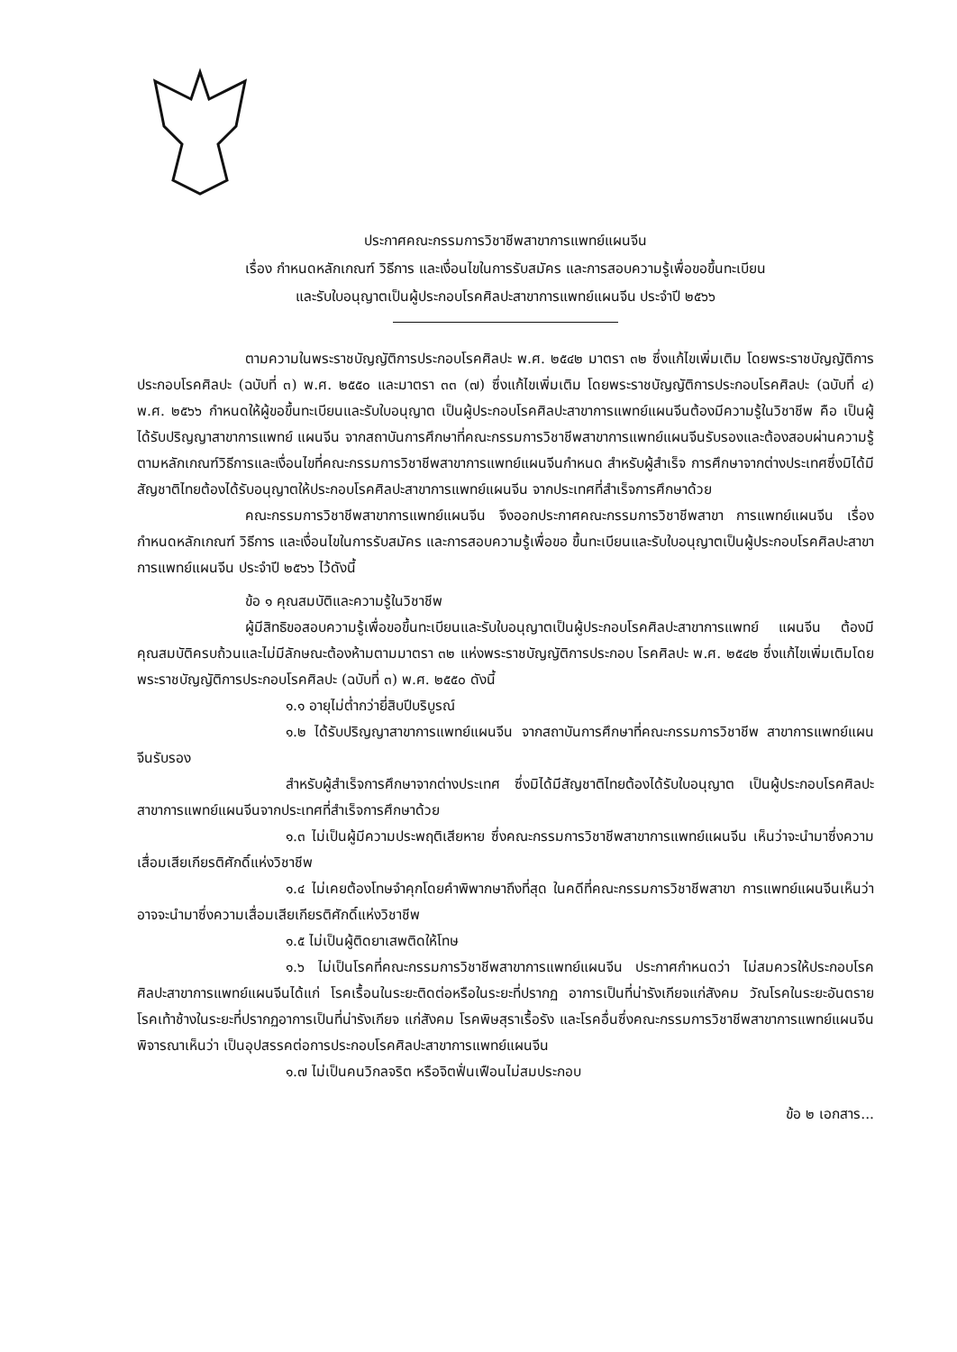ประกาศคณะกรรมการวิชาชีพสาขาการแพทย์แผนจีน
เรื่อง กำหนดหลักเกณฑ์ วิธีการ และเงื่อนไขในการรับสมัคร และการสอบความรู้เพื่อขอขึ้นทะเบียน
และรับใบอนุญาตเป็นผู้ประกอบโรคศิลปะสาขาการแพทย์แผนจีน ประจำปี ๒๕๖๖
ตามความในพระราชบัญญัติการประกอบโรคศิลปะ พ.ศ. ๒๕๔๒ มาตรา ๓๒ ซึ่งแก้ไขเพิ่มเติม โดยพระราชบัญญัติการประกอบโรคศิลปะ (ฉบับที่ ๓) พ.ศ. ๒๕๕๐ และมาตรา ๓๓ (๗) ซึ่งแก้ไขเพิ่มเติม โดยพระราชบัญญัติการประกอบโรคศิลปะ (ฉบับที่ ๔) พ.ศ. ๒๕๖๖ กำหนดให้ผู้ขอขึ้นทะเบียนและรับใบอนุญาต เป็นผู้ประกอบโรคศิลปะสาขาการแพทย์แผนจีนต้องมีความรู้ในวิชาชีพ คือ เป็นผู้ได้รับปริญญาสาขาการแพทย์ แผนจีน จากสถาบันการศึกษาที่คณะกรรมการวิชาชีพสาขาการแพทย์แผนจีนรับรองและต้องสอบผ่านความรู้ ตามหลักเกณฑ์วิธีการและเงื่อนไขที่คณะกรรมการวิชาชีพสาขาการแพทย์แผนจีนกำหนด สำหรับผู้สำเร็จ การศึกษาจากต่างประเทศซึ่งมิได้มีสัญชาติไทยต้องได้รับอนุญาตให้ประกอบโรคศิลปะสาขาการแพทย์แผนจีน จากประเทศที่สำเร็จการศึกษาด้วย
คณะกรรมการวิชาชีพสาขาการแพทย์แผนจีน จึงออกประกาศคณะกรรมการวิชาชีพสาขา การแพทย์แผนจีน เรื่อง กำหนดหลักเกณฑ์ วิธีการ และเงื่อนไขในการรับสมัคร และการสอบความรู้เพื่อขอ ขึ้นทะเบียนและรับใบอนุญาตเป็นผู้ประกอบโรคศิลปะสาขาการแพทย์แผนจีน ประจำปี ๒๕๖๖ ไว้ดังนี้
ข้อ ๑ คุณสมบัติและความรู้ในวิชาชีพ
ผู้มีสิทธิขอสอบความรู้เพื่อขอขึ้นทะเบียนและรับใบอนุญาตเป็นผู้ประกอบโรคศิลปะสาขาการแพทย์ แผนจีน ต้องมีคุณสมบัติครบถ้วนและไม่มีลักษณะต้องห้ามตามมาตรา ๓๒ แห่งพระราชบัญญัติการประกอบ โรคศิลปะ พ.ศ. ๒๕๔๒ ซึ่งแก้ไขเพิ่มเติมโดยพระราชบัญญัติการประกอบโรคศิลปะ (ฉบับที่ ๓) พ.ศ. ๒๕๕๐ ดังนี้
๑.๑ อายุไม่ต่ำกว่ายี่สิบปีบริบูรณ์
๑.๒ ได้รับปริญญาสาขาการแพทย์แผนจีน จากสถาบันการศึกษาที่คณะกรรมการวิชาชีพ สาขาการแพทย์แผนจีนรับรอง
สำหรับผู้สำเร็จการศึกษาจากต่างประเทศ ซึ่งมิได้มีสัญชาติไทยต้องได้รับใบอนุญาต เป็นผู้ประกอบโรคศิลปะสาขาการแพทย์แผนจีนจากประเทศที่สำเร็จการศึกษาด้วย
๑.๓ ไม่เป็นผู้มีความประพฤติเสียหาย ซึ่งคณะกรรมการวิชาชีพสาขาการแพทย์แผนจีน เห็นว่าจะนำมาซึ่งความเสื่อมเสียเกียรติศักดิ์แห่งวิชาชีพ
๑.๔ ไม่เคยต้องโทษจำคุกโดยคำพิพากษาถึงที่สุด ในคดีที่คณะกรรมการวิชาชีพสาขา การแพทย์แผนจีนเห็นว่าอาจจะนำมาซึ่งความเสื่อมเสียเกียรติศักดิ์แห่งวิชาชีพ
๑.๕ ไม่เป็นผู้ติดยาเสพติดให้โทษ
๑.๖ ไม่เป็นโรคที่คณะกรรมการวิชาชีพสาขาการแพทย์แผนจีน ประกาศกำหนดว่า ไม่สมควรให้ประกอบโรคศิลปะสาขาการแพทย์แผนจีนได้แก่ โรคเรื้อนในระยะติดต่อหรือในระยะที่ปรากฏ อาการเป็นที่น่ารังเกียจแก่สังคม วัณโรคในระยะอันตราย โรคเท้าช้างในระยะที่ปรากฏอาการเป็นที่น่ารังเกียจ แก่สังคม โรคพิษสุราเรื้อรัง และโรคอื่นซึ่งคณะกรรมการวิชาชีพสาขาการแพทย์แผนจีนพิจารณาเห็นว่า เป็นอุปสรรคต่อการประกอบโรคศิลปะสาขาการแพทย์แผนจีน
๑.๗ ไม่เป็นคนวิกลจริต หรือจิตฟั่นเฟือนไม่สมประกอบ
ข้อ ๒ เอกสาร...